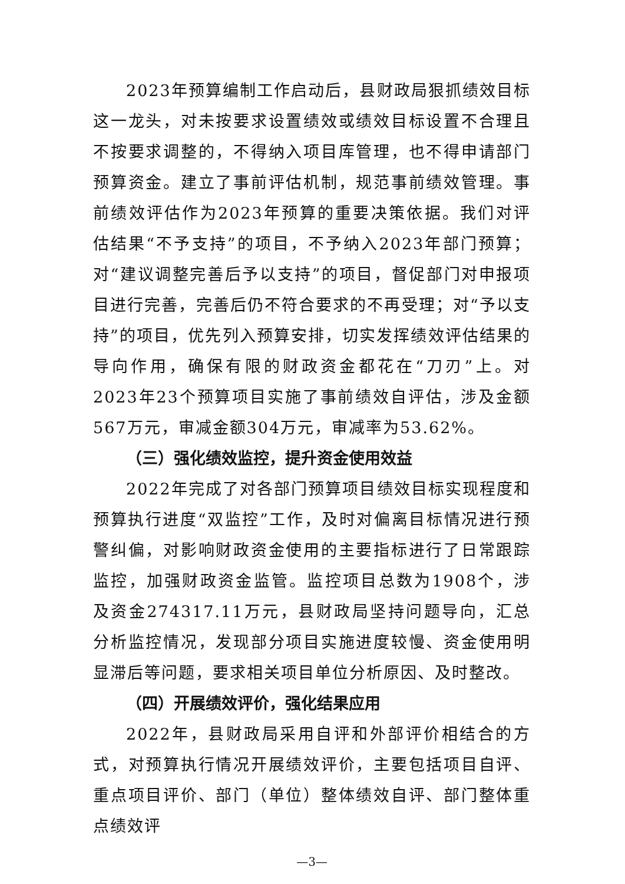2023年预算编制工作启动后，县财政局狠抓绩效目标这一龙头，对未按要求设置绩效或绩效目标设置不合理且不按要求调整的，不得纳入项目库管理，也不得申请部门预算资金。建立了事前评估机制，规范事前绩效管理。事前绩效评估作为2023年预算的重要决策依据。我们对评估结果“不予支持”的项目，不予纳入2023年部门预算；对“建议调整完善后予以支持”的项目，督促部门对申报项目进行完善，完善后仍不符合要求的不再受理；对“予以支持”的项目，优先列入预算安排，切实发挥绩效评估结果的导向作用，确保有限的财政资金都花在“刀刃”上。对2023年23个预算项目实施了事前绩效自评估，涉及金额567万元，审减金额304万元，审减率为53.62%。
（三）强化绩效监控，提升资金使用效益
2022年完成了对各部门预算项目绩效目标实现程度和预算执行进度“双监控”工作，及时对偏离目标情况进行预警纠偏，对影响财政资金使用的主要指标进行了日常跟踪监控，加强财政资金监管。监控项目总数为1908个，涉及资金274317.11万元，县财政局坚持问题导向，汇总分析监控情况，发现部分项目实施进度较慢、资金使用明显滞后等问题，要求相关项目单位分析原因、及时整改。
（四）开展绩效评价，强化结果应用
2022年，县财政局采用自评和外部评价相结合的方式，对预算执行情况开展绩效评价，主要包括项目自评、重点项目评价、部门（单位）整体绩效自评、部门整体重点绩效评
—3—